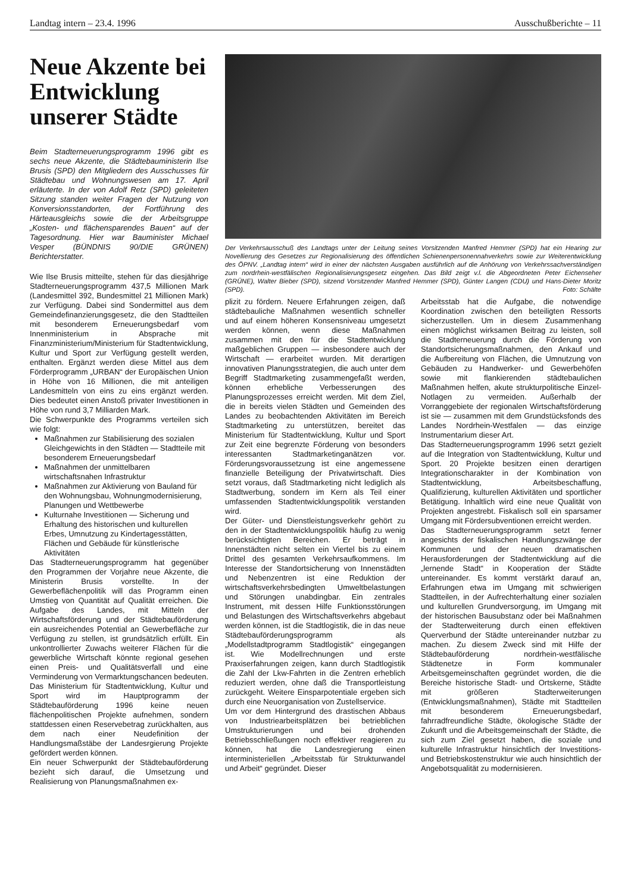Landtag intern – 23.4. 1996 Ausschußberichte – 11
Neue Akzente bei Entwicklung unserer Städte
Beim Stadterneuerungsprogramm 1996 gibt es sechs neue Akzente, die Städtebauministerin Ilse Brusis (SPD) den Mitgliedern des Ausschusses für Städtebau und Wohnungswesen am 17. April erläuterte. In der von Adolf Retz (SPD) geleiteten Sitzung standen weiter Fragen der Nutzung von Konversionsstandorten, der Fortführung des Härteausgleichs sowie die der Arbeitsgruppe „Kosten- und flächensparendes Bauen“ auf der Tagesordnung. Hier war Bauminister Michael Vesper (BÜNDNIS 90/DIE GRÜNEN) Berichterstatter.
Wie Ilse Brusis mitteilte, stehen für das diesjährige Stadterneuerungsprogramm 437,5 Millionen Mark (Landesmittel 392, Bundesmittel 21 Millionen Mark) zur Verfügung. Dabei sind Sondermittel aus dem Gemeindefinanzierungsgesetz, die den Stadtteilen mit besonderem Erneuerungsbedarf vom Innenministerium in Absprache mit Finanzministerium/Ministerium für Stadtentwicklung, Kultur und Sport zur Verfügung gestellt werden, enthalten. Ergänzt werden diese Mittel aus dem Förderprogramm „URBAN“ der Europäischen Union in Höhe von 16 Millionen, die mit anteiligen Landesmitteln von eins zu eins ergänzt werden. Dies bedeutet einen Anstoß privater Investitionen in Höhe von rund 3,7 Milliarden Mark.
Die Schwerpunkte des Programms verteilen sich wie folgt:
Maßnahmen zur Stabilisierung des sozialen Gleichgewichts in den Städten — Stadtteile mit besonderem Erneuerungsbedarf
Maßnahmen der unmittelbaren wirtschaftsnahen Infrastruktur
Maßnahmen zur Aktivierung von Bauland für den Wohnungsbau, Wohnungmodernisierung, Planungen und Wettbewerbe
Kulturnahe Investitionen — Sicherung und Erhaltung des historischen und kulturellen Erbes, Umnutzung zu Kindertagesstätten, Flächen und Gebäude für künstlerische Aktivitäten
Das Stadterneuerungsprogramm hat gegenüber den Programmen der Vorjahre neue Akzente, die Ministerin Brusis vorstellte. In der Gewerbeflächenpolitik will das Programm einen Umstieg von Quantität auf Qualität erreichen. Die Aufgabe des Landes, mit Mitteln der Wirtschaftsförderung und der Städtebauförderung ein ausreichendes Potential an Gewerbefläche zur Verfügung zu stellen, ist grundsätzlich erfüllt. Ein unkontrollierter Zuwachs weiterer Flächen für die gewerbliche Wirtschaft könnte regional gesehen einen Preis- und Qualitätsverfall und eine Verminderung von Vermarktungschancen bedeuten. Das Ministerium für Stadtentwicklung, Kultur und Sport wird im Hauptprogramm der Städtebauförderung 1996 keine neuen flächenpolitischen Projekte aufnehmen, sondern stattdessen einen Reservebetrag zurückhalten, aus dem nach einer Neudefinition der Handlungsmaßstäbe der Landesrgierung Projekte gefördert werden können.
Ein neuer Schwerpunkt der Städtebauförderung bezieht sich darauf, die Umsetzung und Realisierung von Planungsmaßnahmen ex-
Der Verkehrsausschuß des Landtags unter der Leitung seines Vorsitzenden Manfred Hemmer (SPD) hat ein Hearing zur Novellierung des Gesetzes zur Regionalisierung des öffentlichen Schienenpersonennahverkehrs sowie zur Weiterentwicklung des ÖPNV. „Landtag intern“ wird in einer der nächsten Ausgaben ausführlich auf die Anhörung von Verkehrssachverständigen zum nordrhein-westfälischen Regionalisierungsgesetz eingehen. Das Bild zeigt v.l. die Abgeordneten Peter Eichenseher (GRÜNE), Walter Bieber (SPD), sitzend Vorsitzender Manfred Hemmer (SPD), Günter Langen (CDU) und Hans-Dieter Moritz (SPD). Foto: Schälte
plizit zu fördern. Neuere Erfahrungen zeigen, daß städtebauliche Maßnahmen wesentlich schneller und auf einem höheren Konsensniveau umgesetzt werden können, wenn diese Maßnahmen zusammen mit den für die Stadtentwicklung maßgeblichen Gruppen — insbesondere auch der Wirtschaft — erarbeitet wurden. Mit derartigen innovativen Planungsstrategien, die auch unter dem Begriff Stadtmarketing zusammengefaßt werden, können erhebliche Verbesserungen des Planungsprozesses erreicht werden. Mit dem Ziel, die in bereits vielen Städten und Gemeinden des Landes zu beobachtenden Aktivitäten im Bereich Stadtmarketing zu unterstützen, bereitet das Ministerium für Stadtentwicklung, Kultur und Sport zur Zeit eine begrenzte Förderung von besonders interessanten Stadtmarketinganätzen vor. Förderungsvoraussetzung ist eine angemessene finanzielle Beteiligung der Privatwirtschaft. Dies setzt voraus, daß Stadtmarketing nicht lediglich als Stadtwerbung, sondern im Kern als Teil einer umfassenden Stadtentwicklungspolitik verstanden wird.
Der Güter- und Dienstleistungsverkehr gehört zu den in der Stadtentwicklungspolitik häufig zu wenig berücksichtigten Bereichen. Er beträgt in Innenstädten nicht selten ein Viertel bis zu einem Drittel des gesamten Verkehrsaufkommens. Im Interesse der Standortsicherung von Innenstädten und Nebenzentren ist eine Reduktion der wirtschaftsverkehrsbedingten Umweltbelastungen und Störungen unabdingbar. Ein zentrales Instrument, mit dessen Hilfe Funktionsstörungen und Belastungen des Wirtschaftsverkehrs abgebaut werden können, ist die Stadtlogistik, die in das neue Städtebauförderungsprogramm als „Modellstadtprogramm Stadtlogistik“ eingegangen ist. Wie Modellrechnungen und erste Praxiserfahrungen zeigen, kann durch Stadtlogistik die Zahl der Lkw-Fahrten in die Zentren erheblich reduziert werden, ohne daß die Transportleistung zurückgeht. Weitere Einsparpotentiale ergeben sich durch eine Neuorganisation von Zustellservice.
Um vor dem Hintergrund des drastischen Abbaus von Industriearbeitsplätzen bei betrieblichen Umstrukturierungen und bei drohenden Betriebsschließungen noch effektiver reagieren zu können, hat die Landesregierung einen interministeriellen „Arbeitsstab für Strukturwandel und Arbeit“ gegründet. Dieser
Arbeitsstab hat die Aufgabe, die notwendige Koordination zwischen den beteiligten Ressorts sicherzustellen. Um in diesem Zusammenhang einen möglichst wirksamen Beitrag zu leisten, soll die Stadterneuerung durch die Förderung von Standortsicherungsmaßnahmen, den Ankauf und die Aufbereitung von Flächen, die Umnutzung von Gebäuden zu Handwerker- und Gewerbehöfen sowie mit flankierenden städtebaulichen Maßnahmen helfen, akute strukturpolitische Einzel-Notlagen zu vermeiden. Außerhalb der Vorranggebiete der regionalen Wirtschaftsförderung ist sie — zusammen mit dem Grundstücksfonds des Landes Nordrhein-Westfalen — das einzige Instrumentarium dieser Art.
Das Stadterneuerungsprogramm 1996 setzt gezielt auf die Integration von Stadtentwicklung, Kultur und Sport. 20 Projekte besitzen einen derartigen Integrationscharakter in der Kombination von Stadtentwicklung, Arbeitsbeschaffung, Qualifizierung, kulturellen Aktivitäten und sportlicher Betätigung. Inhaltlich wird eine neue Qualität von Projekten angestrebt. Fiskalisch soll ein sparsamer Umgang mit Fördersubventionen erreicht werden.
Das Stadterneuerungsprogramm setzt ferner angesichts der fiskalischen Handlungszwänge der Kommunen und der neuen dramatischen Herausforderungen der Stadtentwicklung auf die „lernende Stadt“ in Kooperation der Städte untereinander. Es kommt verstärkt darauf an, Erfahrungen etwa im Umgang mit schwierigen Stadtteilen, in der Aufrechterhaltung einer sozialen und kulturellen Grundversorgung, im Umgang mit der historischen Bausubstanz oder bei Maßnahmen der Stadterweiterung durch einen effektiven Querverbund der Städte untereinander nutzbar zu machen. Zu diesem Zweck sind mit Hilfe der Städtebauförderung nordrhein-westfälische Städtenetze in Form kommunaler Arbeitsgemeinschaften gegründet worden, die die Bereiche historische Stadt- und Ortskerne, Städte mit größeren Stadterweiterungen (Entwicklungsmaßnahmen), Städte mit Stadtteilen mit besonderem Erneuerungsbedarf, fahrradfreundliche Städte, ökologische Städte der Zukunft und die Arbeitsgemeinschaft der Städte, die sich zum Ziel gesetzt haben, die soziale und kulturelle Infrastruktur hinsichtlich der Investitions- und Betriebskostenstruktur wie auch hinsichtlich der Angebotsqualität zu modernisieren.